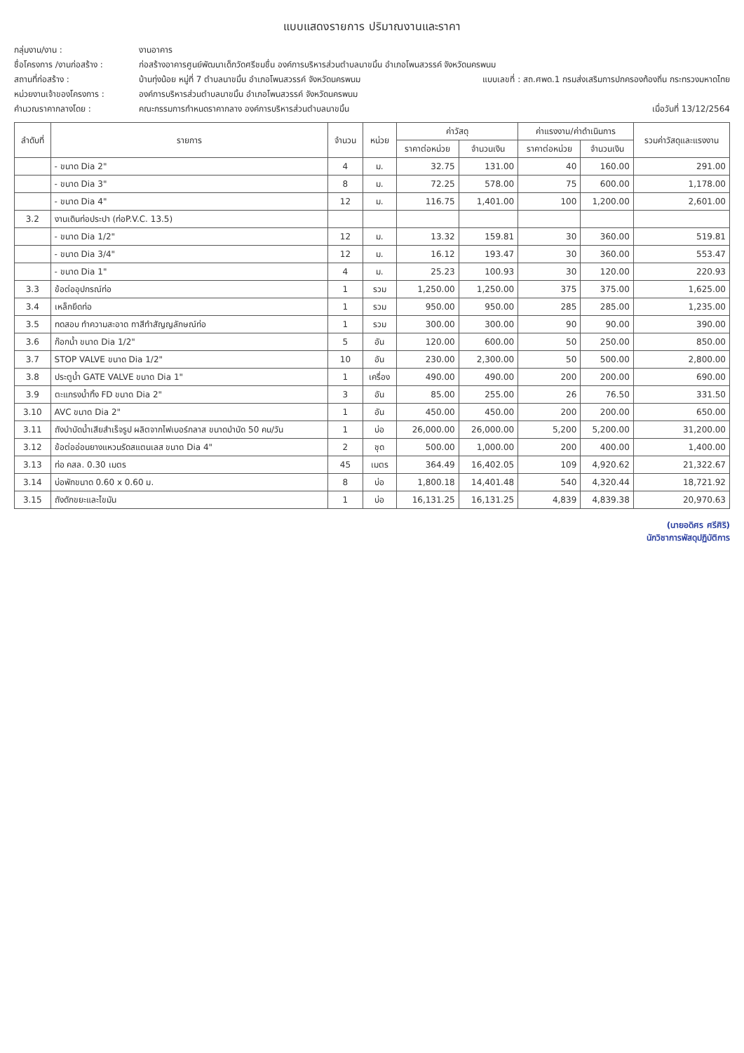แบบแสดงรายการ ปริมาณงานและราคา
กลุ่มงาน/งาน : งานอาคาร
ชื่อโครงการ /งานก่อสร้าง : ก่อสร้างอาคารศูนย์พัฒนาเด็กวัดศรีชมชื่น องค์การบริหารส่วนตำบลนาขมิ้น อำเภอโพนสวรรค์ จังหวัดนครพนม
สถานที่ก่อสร้าง : บ้านทุ่งน้อย หมู่ที่ 7 ตำบลนาขมิ้น อำเภอโพนสวรรค์ จังหวัดนครพนม แบบเลขที่ : สถ.ศพด.1 กรมส่งเสริมการปกครองท้องถิ่น กระทรวงมหาดไทย
หน่วยงานเจ้าของโครงการ : องค์การบริหารส่วนตำบลนาขมิ้น อำเภอโพนสวรรค์ จังหวัดนครพนม
คำนวณราคากลางโดย : คณะกรรมการกำหนดราคากลาง องค์การบริหารส่วนตำบลนาขมิ้น เมื่อวันที่ 13/12/2564
| ลำดับที่ | รายการ | จำนวน | หน่วย | ค่าวัสดุ | | ค่าแรงงาน/ค่าดำเนินการ | | รวมค่าวัสดุและแรงงาน |
| --- | --- | --- | --- | --- | --- | --- | --- | --- |
| | | | | ราคาต่อหน่วย | จำนวนเงิน | ราคาต่อหน่วย | จำนวนเงิน | |
| | - ขนาด Dia 2" | 4 | ม. | 32.75 | 131.00 | 40 | 160.00 | 291.00 |
| | - ขนาด Dia 3" | 8 | ม. | 72.25 | 578.00 | 75 | 600.00 | 1,178.00 |
| | - ขนาด Dia 4" | 12 | ม. | 116.75 | 1,401.00 | 100 | 1,200.00 | 2,601.00 |
| 3.2 | งานเดินท่อประปา (ท่อP.V.C. 13.5) | | | | | | | |
| | - ขนาด Dia 1/2" | 12 | ม. | 13.32 | 159.81 | 30 | 360.00 | 519.81 |
| | - ขนาด Dia 3/4" | 12 | ม. | 16.12 | 193.47 | 30 | 360.00 | 553.47 |
| | - ขนาด Dia 1" | 4 | ม. | 25.23 | 100.93 | 30 | 120.00 | 220.93 |
| 3.3 | ข้อต่ออุปกรณ์ท่อ | 1 | รวม | 1,250.00 | 1,250.00 | 375 | 375.00 | 1,625.00 |
| 3.4 | เหล็กยึดท่อ | 1 | รวม | 950.00 | 950.00 | 285 | 285.00 | 1,235.00 |
| 3.5 | ทดสอบ ทำความสะอาด ทาสีทำสัญญลักษณ์ท่อ | 1 | รวม | 300.00 | 300.00 | 90 | 90.00 | 390.00 |
| 3.6 | ก๊อกน้ำ ขนาด Dia 1/2" | 5 | อัน | 120.00 | 600.00 | 50 | 250.00 | 850.00 |
| 3.7 | STOP VALVE ขนาด Dia 1/2" | 10 | อัน | 230.00 | 2,300.00 | 50 | 500.00 | 2,800.00 |
| 3.8 | ประตูน้ำ GATE VALVE ขนาด Dia 1" | 1 | เครื่อง | 490.00 | 490.00 | 200 | 200.00 | 690.00 |
| 3.9 | ตะแกรงน้ำทิ้ง FD ขนาด Dia 2" | 3 | อัน | 85.00 | 255.00 | 26 | 76.50 | 331.50 |
| 3.10 | AVC ขนาด Dia 2" | 1 | อัน | 450.00 | 450.00 | 200 | 200.00 | 650.00 |
| 3.11 | ถังบำบัดน้ำเสียสำเร็จรูป ผลิตจากไฟเบอร์กลาส ขนาดบำบัด 50 คน/วัน | 1 | บ่อ | 26,000.00 | 26,000.00 | 5,200 | 5,200.00 | 31,200.00 |
| 3.12 | ข้อต่ออ่อนยางแหวนรัดสแตนเลส ขนาด Dia 4" | 2 | ชุด | 500.00 | 1,000.00 | 200 | 400.00 | 1,400.00 |
| 3.13 | ท่อ คสล. 0.30 เมตร | 45 | เมตร | 364.49 | 16,402.05 | 109 | 4,920.62 | 21,322.67 |
| 3.14 | บ่อพักขนาด 0.60 x 0.60 ม. | 8 | บ่อ | 1,800.18 | 14,401.48 | 540 | 4,320.44 | 18,721.92 |
| 3.15 | ถังดักขยะและไขมัน | 1 | บ่อ | 16,131.25 | 16,131.25 | 4,839 | 4,839.38 | 20,970.63 |
(นายอดิศร ศรีศิริ)
นักวิชาการพัสดุปฏิบัติการ